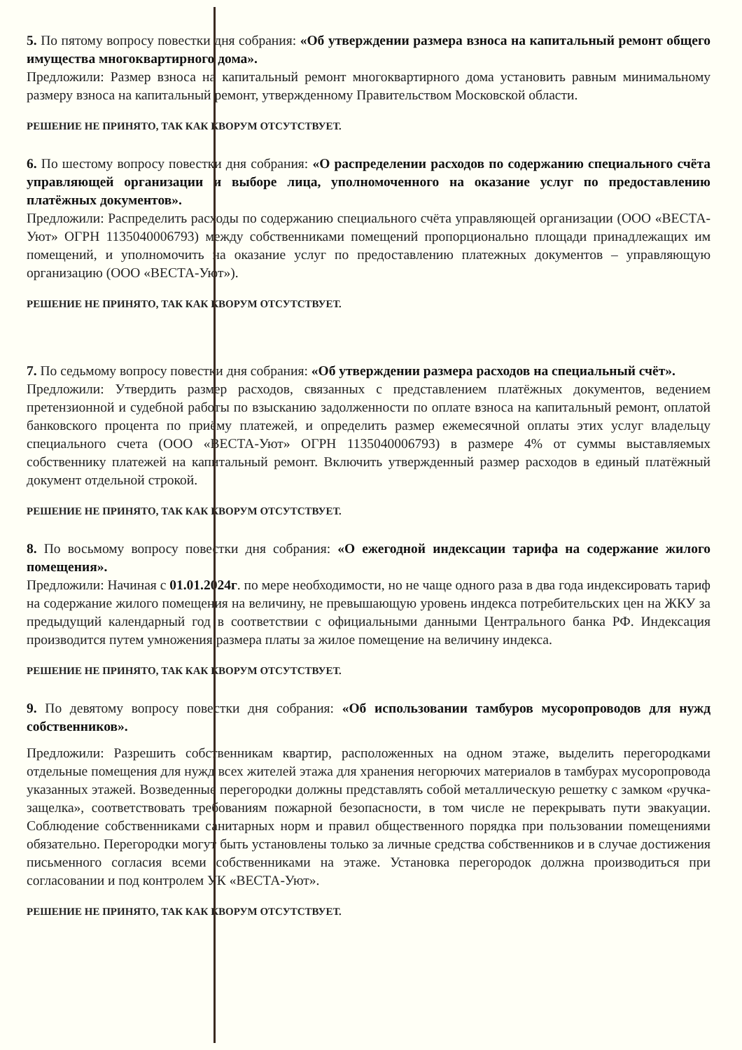5. По пятому вопросу повестки дня собрания: «Об утверждении размера взноса на капитальный ремонт общего имущества многоквартирного дома».
Предложили: Размер взноса на капитальный ремонт многоквартирного дома установить равным минимальному размеру взноса на капитальный ремонт, утвержденному Правительством Московской области.
РЕШЕНИЕ НЕ ПРИНЯТО, ТАК КАК КВОРУМ ОТСУТСТВУЕТ.
6. По шестому вопросу повестки дня собрания: «О распределении расходов по содержанию специального счёта управляющей организации и выборе лица, уполномоченного на оказание услуг по предоставлению платёжных документов».
Предложили: Распределить расходы по содержанию специального счёта управляющей организации (ООО «ВЕСТА-Уют» ОГРН 1135040006793) между собственниками помещений пропорционально площади принадлежащих им помещений, и уполномочить на оказание услуг по предоставлению платежных документов – управляющую организацию (ООО «ВЕСТА-Уют»).
РЕШЕНИЕ НЕ ПРИНЯТО, ТАК КАК КВОРУМ ОТСУТСТВУЕТ.
7. По седьмому вопросу повестки дня собрания: «Об утверждении размера расходов на специальный счёт».
Предложили: Утвердить размер расходов, связанных с представлением платёжных документов, ведением претензионной и судебной работы по взысканию задолженности по оплате взноса на капитальный ремонт, оплатой банковского процента по приёму платежей, и определить размер ежемесячной оплаты этих услуг владельцу специального счета (ООО «ВЕСТА-Уют» ОГРН 1135040006793) в размере 4% от суммы выставляемых собственнику платежей на капитальный ремонт. Включить утвержденный размер расходов в единый платёжный документ отдельной строкой.
РЕШЕНИЕ НЕ ПРИНЯТО, ТАК КАК КВОРУМ ОТСУТСТВУЕТ.
8. По восьмому вопросу повестки дня собрания: «О ежегодной индексации тарифа на содержание жилого помещения».
Предложили: Начиная с 01.01.2024г. по мере необходимости, но не чаще одного раза в два года индексировать тариф на содержание жилого помещения на величину, не превышающую уровень индекса потребительских цен на ЖКУ за предыдущий календарный год в соответствии с официальными данными Центрального банка РФ. Индексация производится путем умножения размера платы за жилое помещение на величину индекса.
РЕШЕНИЕ НЕ ПРИНЯТО, ТАК КАК КВОРУМ ОТСУТСТВУЕТ.
9. По девятому вопросу повестки дня собрания: «Об использовании тамбуров мусоропроводов для нужд собственников».
Предложили: Разрешить собственникам квартир, расположенных на одном этаже, выделить перегородками отдельные помещения для нужд всех жителей этажа для хранения негорючих материалов в тамбурах мусоропровода указанных этажей. Возведенные перегородки должны представлять собой металлическую решетку с замком «ручка-защелка», соответствовать требованиям пожарной безопасности, в том числе не перекрывать пути эвакуации. Соблюдение собственниками санитарных норм и правил общественного порядка при пользовании помещениями обязательно. Перегородки могут быть установлены только за личные средства собственников и в случае достижения письменного согласия всеми собственниками на этаже. Установка перегородок должна производиться при согласовании и под контролем УК «ВЕСТА-Уют».
РЕШЕНИЕ НЕ ПРИНЯТО, ТАК КАК КВОРУМ ОТСУТСТВУЕТ.